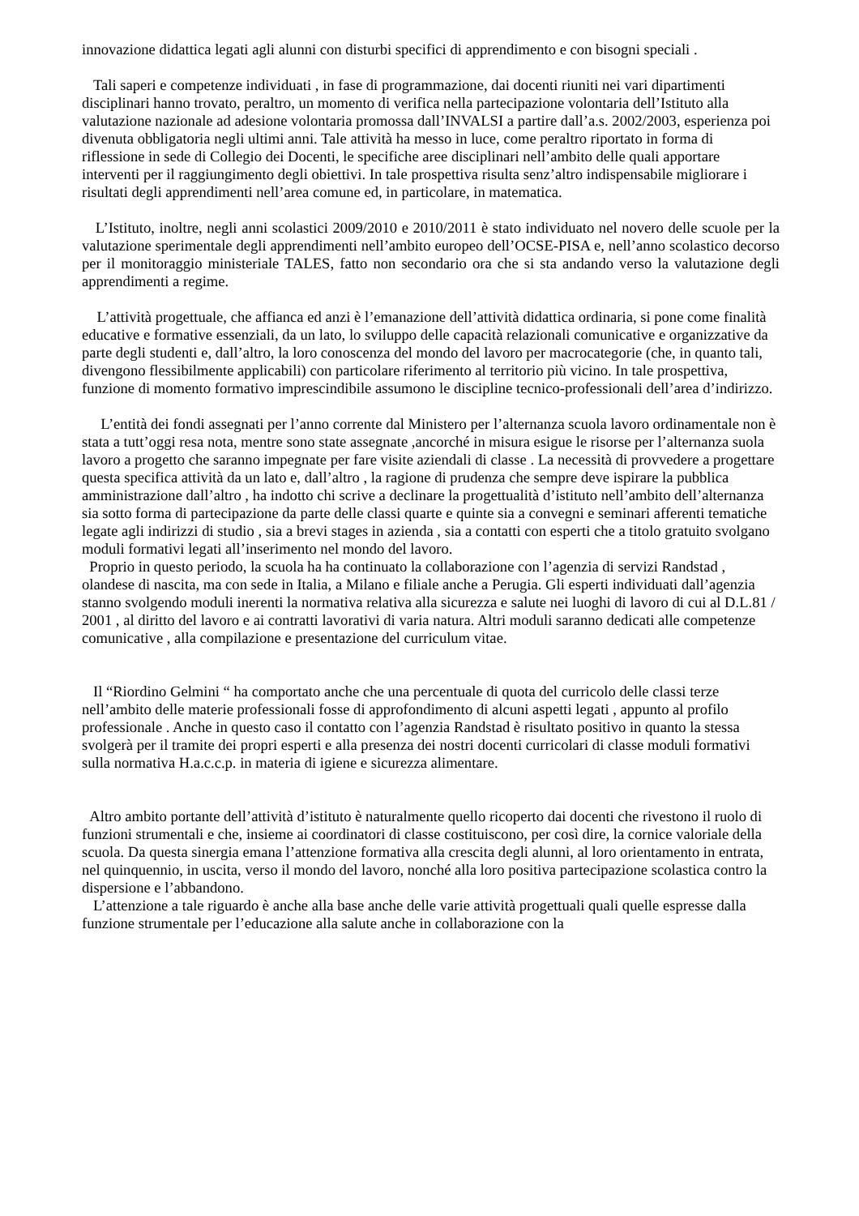innovazione didattica legati agli alunni con disturbi specifici di apprendimento e con bisogni speciali .
Tali saperi e competenze individuati , in fase di programmazione, dai docenti riuniti nei vari dipartimenti disciplinari hanno trovato, peraltro, un momento di verifica nella partecipazione volontaria dell’Istituto alla valutazione nazionale ad adesione volontaria promossa dall’INVALSI a partire dall’a.s. 2002/2003, esperienza poi divenuta obbligatoria negli ultimi anni. Tale attività ha messo in luce, come peraltro riportato in forma di riflessione in sede di Collegio dei Docenti, le specifiche aree disciplinari nell’ambito delle quali apportare interventi per il raggiungimento degli obiettivi. In tale prospettiva risulta senz’altro indispensabile migliorare i risultati degli apprendimenti nell’area comune ed, in particolare, in matematica.
L’Istituto, inoltre, negli anni scolastici 2009/2010 e 2010/2011 è stato individuato nel novero delle scuole per la valutazione sperimentale degli apprendimenti nell’ambito europeo dell’OCSE-PISA e, nell’anno scolastico decorso per il monitoraggio ministeriale TALES, fatto non secondario ora che si sta andando verso la valutazione degli apprendimenti a regime.
L’attività progettuale, che affianca ed anzi è l’emanazione dell’attività didattica ordinaria, si pone come finalità educative e formative essenziali, da un lato, lo sviluppo delle capacità relazionali comunicative e organizzative da parte degli studenti e, dall’altro, la loro conoscenza del mondo del lavoro per macrocategorie (che, in quanto tali, divengono flessibilmente applicabili) con particolare riferimento al territorio più vicino. In tale prospettiva, funzione di momento formativo imprescindibile assumono le discipline tecnico-professionali dell’area d’indirizzo.
L’entità dei fondi assegnati per l’anno corrente dal Ministero per l’alternanza scuola lavoro ordinamentale non è stata a tutt’oggi resa nota, mentre sono state assegnate ,ancorché in misura esigue le risorse per l’alternanza suola lavoro a progetto che saranno impegnate per fare visite aziendali di classe . La necessità di provvedere a progettare questa specifica attività da un lato e, dall’altro , la ragione di prudenza che sempre deve ispirare la pubblica amministrazione dall’altro , ha indotto chi scrive a declinare la progettualità d’istituto nell’ambito dell’alternanza sia sotto forma di partecipazione da parte delle classi quarte e quinte sia a convegni e seminari afferenti tematiche legate agli indirizzi di studio , sia a brevi stages in azienda , sia a contatti con esperti che a titolo gratuito svolgano moduli formativi legati all’inserimento nel mondo del lavoro.
Proprio in questo periodo, la scuola ha ha continuato la collaborazione con l’agenzia di servizi Randstad , olandese di nascita, ma con sede in Italia, a Milano e filiale anche a Perugia. Gli esperti individuati dall’agenzia stanno svolgendo moduli inerenti la normativa relativa alla sicurezza e salute nei luoghi di lavoro di cui al D.L.81 / 2001 , al diritto del lavoro e ai contratti lavorativi di varia natura. Altri moduli saranno dedicati alle competenze comunicative , alla compilazione e presentazione del curriculum vitae.
Il “Riordino Gelmini “ ha comportato anche che una percentuale di quota del curricolo delle classi terze nell’ambito delle materie professionali fosse di approfondimento di alcuni aspetti legati , appunto al profilo professionale . Anche in questo caso il contatto con l’agenzia Randstad è risultato positivo in quanto la stessa svolgerà per il tramite dei propri esperti e alla presenza dei nostri docenti curricolari di classe moduli formativi sulla normativa H.a.c.c.p. in materia di igiene e sicurezza alimentare.
Altro ambito portante dell’attività d’istituto è naturalmente quello ricoperto dai docenti che rivestono il ruolo di funzioni strumentali e che, insieme ai coordinatori di classe costituiscono, per così dire, la cornice valoriale della scuola. Da questa sinergia emana l’attenzione formativa alla crescita degli alunni, al loro orientamento in entrata, nel quinquennio, in uscita, verso il mondo del lavoro, nonché alla loro positiva partecipazione scolastica contro la dispersione e l’abbandono.
L’attenzione a tale riguardo è anche alla base anche delle varie attività progettuali quali quelle espresse dalla funzione strumentale per l’educazione alla salute anche in collaborazione con la